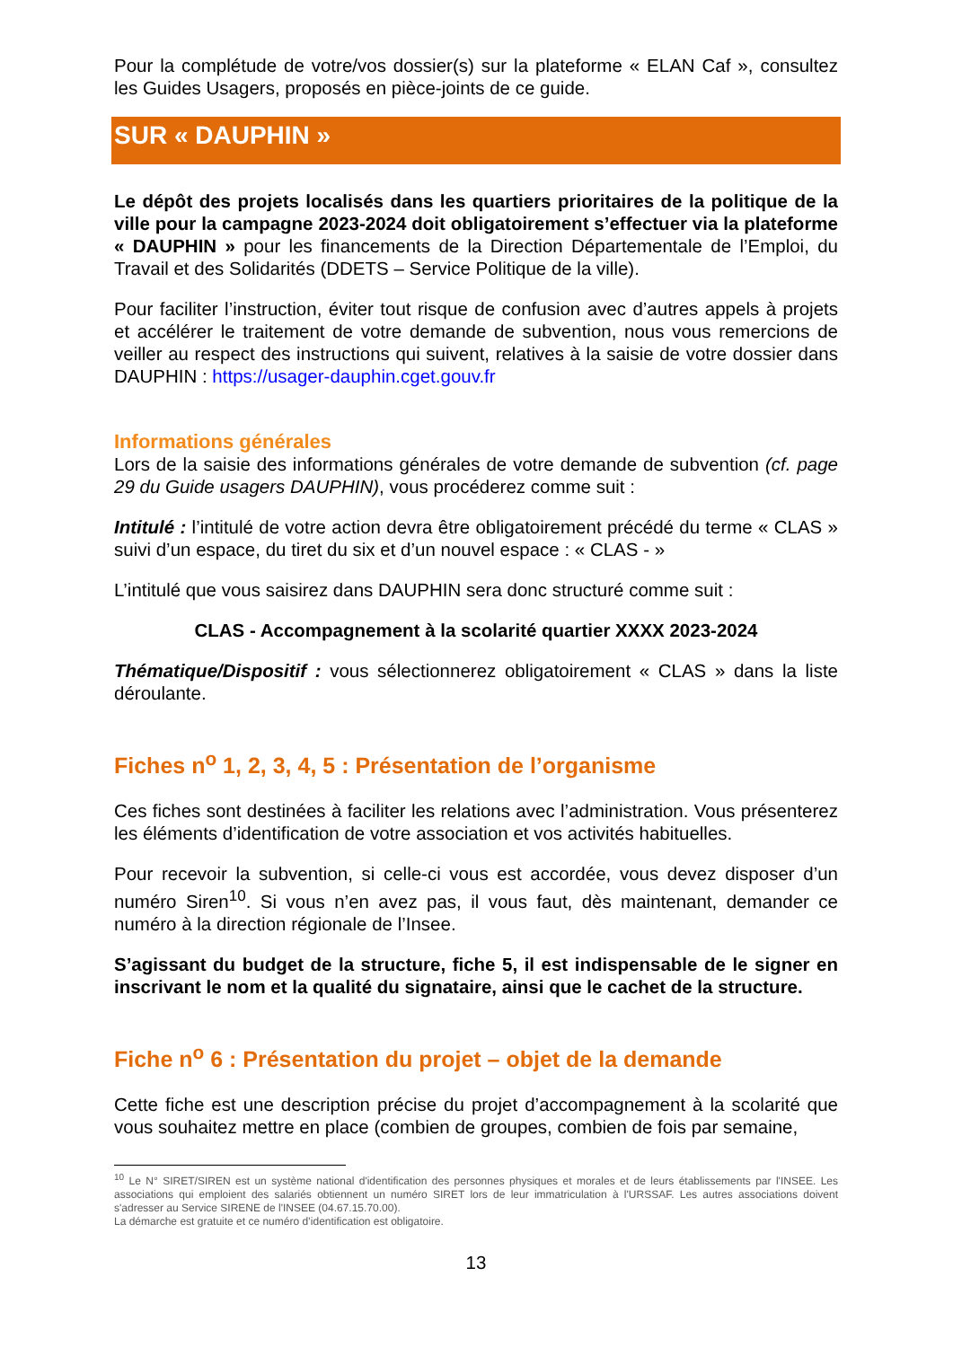Pour la complétude de votre/vos dossier(s) sur la plateforme « ELAN Caf », consultez les Guides Usagers, proposés en pièce-joints de ce guide.
SUR « DAUPHIN »
Le dépôt des projets localisés dans les quartiers prioritaires de la politique de la ville pour la campagne 2023-2024 doit obligatoirement s’effectuer via la plateforme « DAUPHIN » pour les financements de la Direction Départementale de l’Emploi, du Travail et des Solidarités (DDETS – Service Politique de la ville).
Pour faciliter l’instruction, éviter tout risque de confusion avec d’autres appels à projets et accélérer le traitement de votre demande de subvention, nous vous remercions de veiller au respect des instructions qui suivent, relatives à la saisie de votre dossier dans DAUPHIN : https://usager-dauphin.cget.gouv.fr
Informations générales
Lors de la saisie des informations générales de votre demande de subvention (cf. page 29 du Guide usagers DAUPHIN), vous procéderez comme suit :
Intitulé : l’intitulé de votre action devra être obligatoirement précédé du terme « CLAS » suivi d’un espace, du tiret du six et d’un nouvel espace : « CLAS - »
L’intitulé que vous saisirez dans DAUPHIN sera donc structuré comme suit :
CLAS - Accompagnement à la scolarité quartier XXXX 2023-2024
Thématique/Dispositif : vous sélectionnerez obligatoirement « CLAS » dans la liste déroulante.
Fiches n<sup>o</sup> 1, 2, 3, 4, 5 : Présentation de l’organisme
Ces fiches sont destinées à faciliter les relations avec l’administration. Vous présenterez les éléments d’identification de votre association et vos activités habituelles.
Pour recevoir la subvention, si celle-ci vous est accordée, vous devez disposer d’un numéro Siren<sup>10</sup>. Si vous n’en avez pas, il vous faut, dès maintenant, demander ce numéro à la direction régionale de l’Insee.
S’agissant du budget de la structure, fiche 5, il est indispensable de le signer en inscrivant le nom et la qualité du signataire, ainsi que le cachet de la structure.
Fiche n<sup>o</sup> 6 : Présentation du projet – objet de la demande
Cette fiche est une description précise du projet d’accompagnement à la scolarité que vous souhaitez mettre en place (combien de groupes, combien de fois par semaine,
<sup>10</sup> Le N° SIRET/SIREN est un système national d'identification des personnes physiques et morales et de leurs établissements par l'INSEE. Les associations qui emploient des salariés obtiennent un numéro SIRET lors de leur immatriculation à l'URSSAF. Les autres associations doivent s'adresser au Service SIRENE de l'INSEE (04.67.15.70.00).
La démarche est gratuite et ce numéro d’identification est obligatoire.
13